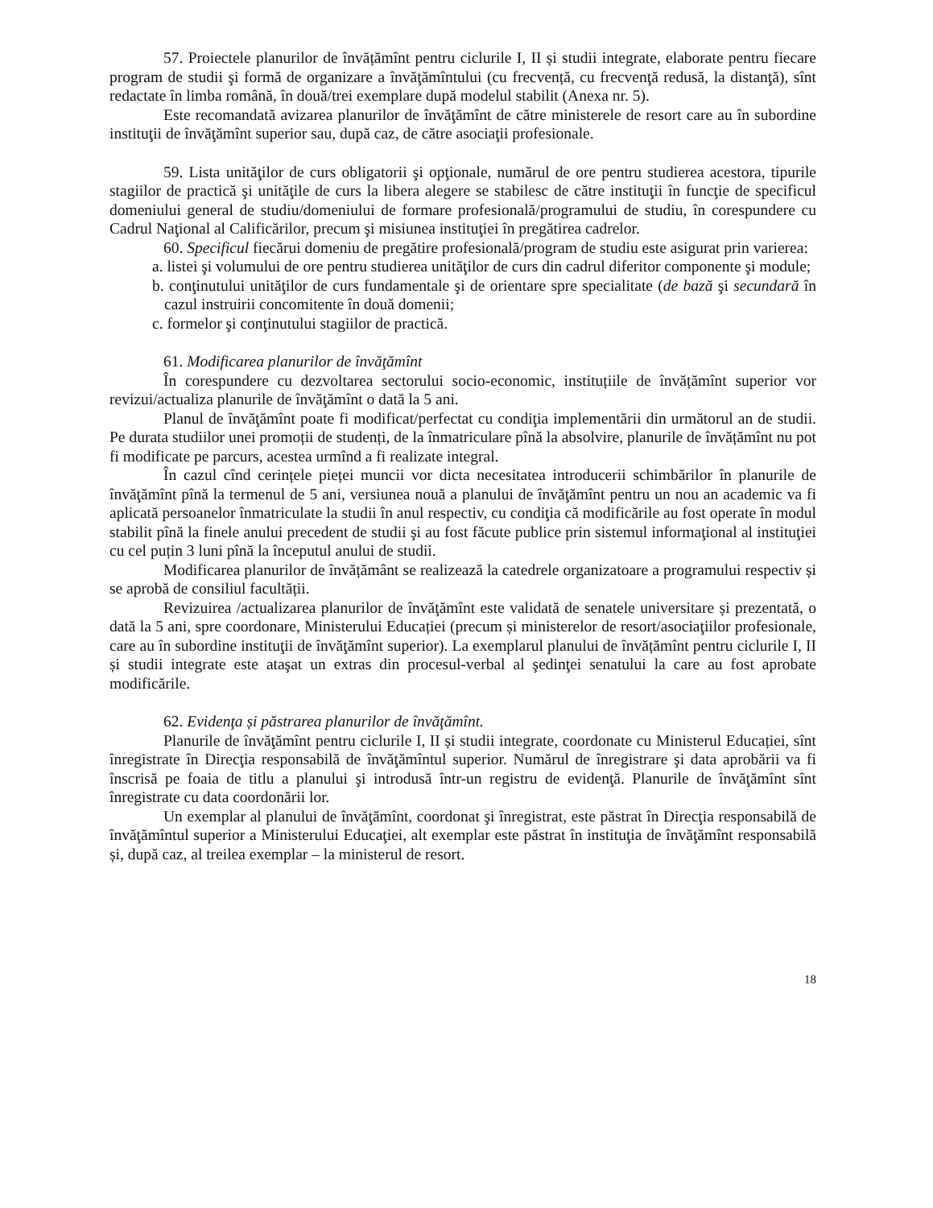57. Proiectele planurilor de învățămînt pentru ciclurile I, II și studii integrate, elaborate pentru fiecare program de studii şi formă de organizare a învăţămîntului (cu frecvență, cu frecvenţă redusă, la distanţă), sînt redactate în limba română, în două/trei exemplare după modelul stabilit (Anexa nr. 5).
Este recomandată avizarea planurilor de învăţămînt de către ministerele de resort care au în subordine instituţii de învăţămînt superior sau, după caz, de către asociaţii profesionale.
59. Lista unităţilor de curs obligatorii şi opţionale, numărul de ore pentru studierea acestora, tipurile stagiilor de practică şi unităţile de curs la libera alegere se stabilesc de către instituţii în funcţie de specificul domeniului general de studiu/domeniului de formare profesională/programului de studiu, în corespundere cu Cadrul Naţional al Calificărilor, precum şi misiunea instituţiei în pregătirea cadrelor.
60. Specificul fiecărui domeniu de pregătire profesională/program de studiu este asigurat prin varierea:
a. listei şi volumului de ore pentru studierea unităţilor de curs din cadrul diferitor componente şi module;
b. conţinutului unităţilor de curs fundamentale şi de orientare spre specialitate (de bază şi secundară în cazul instruirii concomitente în două domenii;
c. formelor şi conţinutului stagiilor de practică.
61. Modificarea planurilor de învăţămînt
În corespundere cu dezvoltarea sectorului socio-economic, instituțiile de învățămînt superior vor revizui/actualiza planurile de învăţămînt o dată la 5 ani.
Planul de învăţămînt poate fi modificat/perfectat cu condiţia implementării din următorul an de studii. Pe durata studiilor unei promoții de studenți, de la înmatriculare pînă la absolvire, planurile de învățămînt nu pot fi modificate pe parcurs, acestea urmînd a fi realizate integral.
În cazul cînd cerințele pieței muncii vor dicta necesitatea introducerii schimbărilor în planurile de învăţămînt pînă la termenul de 5 ani, versiunea nouă a planului de învăţămînt pentru un nou an academic va fi aplicată persoanelor înmatriculate la studii în anul respectiv, cu condiţia că modificările au fost operate în modul stabilit pînă la finele anului precedent de studii şi au fost făcute publice prin sistemul informaţional al instituţiei cu cel puțin 3 luni pînă la începutul anului de studii.
Modificarea planurilor de învățământ se realizează la catedrele organizatoare a programului respectiv și se aprobă de consiliul facultății.
Revizuirea /actualizarea planurilor de învăţămînt este validată de senatele universitare și prezentată, o dată la 5 ani, spre coordonare, Ministerului Educației (precum și ministerelor de resort/asociaţiilor profesionale, care au în subordine instituţii de învăţămînt superior). La exemplarul planului de învățămînt pentru ciclurile I, II și studii integrate este ataşat un extras din procesul-verbal al şedinţei senatului la care au fost aprobate modificările.
62. Evidenţa și păstrarea planurilor de învăţămînt.
Planurile de învăţămînt pentru ciclurile I, II și studii integrate, coordonate cu Ministerul Educației, sînt înregistrate în Direcţia responsabilă de învăţămîntul superior. Numărul de înregistrare şi data aprobării va fi înscrisă pe foaia de titlu a planului şi introdusă într-un registru de evidenţă. Planurile de învăţămînt sînt înregistrate cu data coordonării lor.
Un exemplar al planului de învăţămînt, coordonat şi înregistrat, este păstrat în Direcţia responsabilă de învăţămîntul superior a Ministerului Educaţiei, alt exemplar este păstrat în instituţia de învăţămînt responsabilă și, după caz, al treilea exemplar – la ministerul de resort.
18